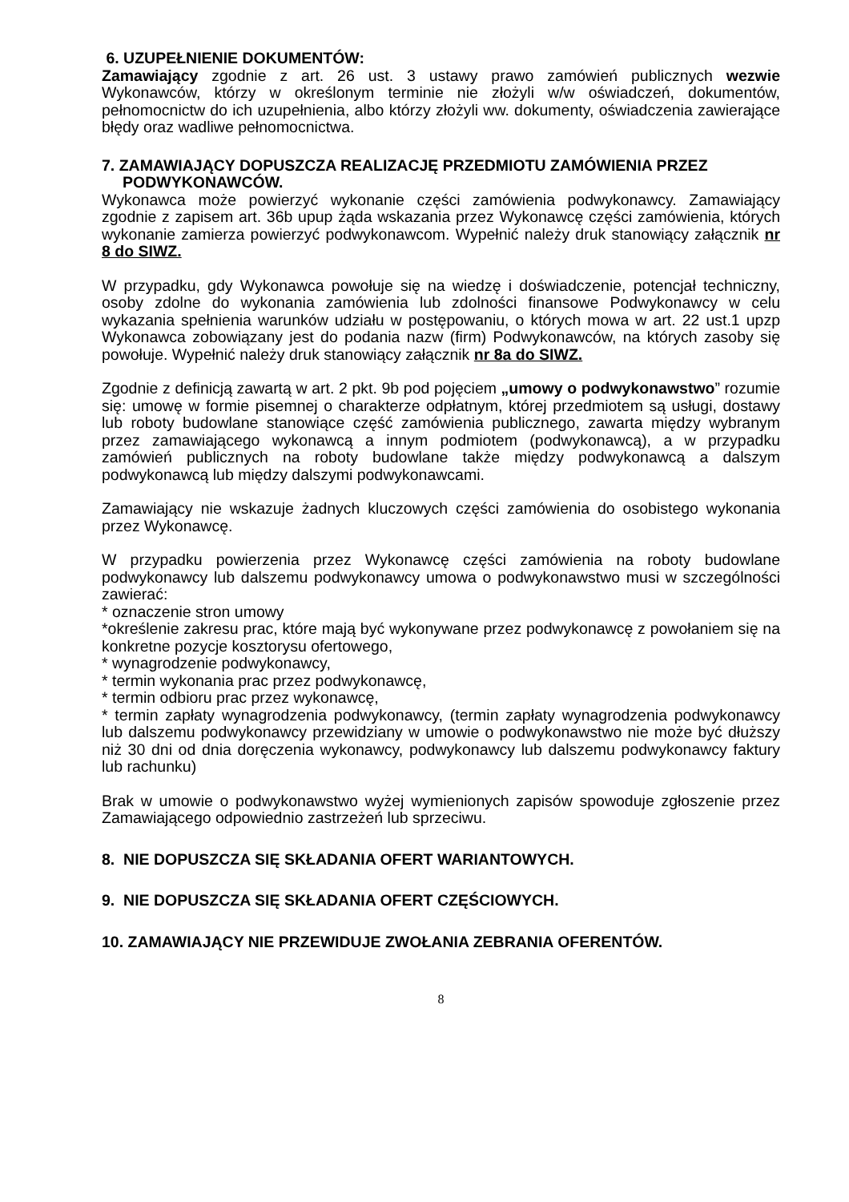6. UZUPEŁNIENIE DOKUMENTÓW:
Zamawiający zgodnie z art. 26 ust. 3 ustawy prawo zamówień publicznych wezwie Wykonawców, którzy w określonym terminie nie złożyli w/w oświadczeń, dokumentów, pełnomocnictw do ich uzupełnienia, albo którzy złożyli ww. dokumenty, oświadczenia zawierające błędy oraz wadliwe pełnomocnictwa.
7. ZAMAWIAJĄCY DOPUSZCZA REALIZACJĘ PRZEDMIOTU ZAMÓWIENIA PRZEZ PODWYKONAWCÓW.
Wykonawca może powierzyć wykonanie części zamówienia podwykonawcy. Zamawiający zgodnie z zapisem art. 36b upup żąda wskazania przez Wykonawcę części zamówienia, których wykonanie zamierza powierzyć podwykonawcom. Wypełnić należy druk stanowiący załącznik nr 8 do SIWZ.
W przypadku, gdy Wykonawca powołuje się na wiedzę i doświadczenie, potencjał techniczny, osoby zdolne do wykonania zamówienia lub zdolności finansowe Podwykonawcy w celu wykazania spełnienia warunków udziału w postępowaniu, o których mowa w art. 22 ust.1 upzp Wykonawca zobowiązany jest do podania nazw (firm) Podwykonawców, na których zasoby się powołuje. Wypełnić należy druk stanowiący załącznik nr 8a do SIWZ.
Zgodnie z definicją zawartą w art. 2 pkt. 9b pod pojęciem „umowy o podwykonawstwo” rozumie się: umowę w formie pisemnej o charakterze odpłatnym, której przedmiotem są usługi, dostawy lub roboty budowlane stanowiące część zamówienia publicznego, zawarta między wybranym przez zamawiającego wykonawcą a innym podmiotem (podwykonawcą), a w przypadku zamówień publicznych na roboty budowlane także między podwykonawcą a dalszym podwykonawcą lub między dalszymi podwykonawcami.
Zamawiający nie wskazuje żadnych kluczowych części zamówienia do osobistego wykonania przez Wykonawcę.
W przypadku powierzenia przez Wykonawcę części zamówienia na roboty budowlane podwykonawcy lub dalszemu podwykonawcy umowa o podwykonawstwo musi w szczególności zawierać:
* oznaczenie stron umowy
*określenie zakresu prac, które mają być wykonywane przez podwykonawcę z powołaniem się na konkretne pozycje kosztorysu ofertowego,
* wynagrodzenie podwykonawcy,
* termin wykonania prac przez podwykonawcę,
* termin odbioru prac przez wykonawcę,
* termin zapłaty wynagrodzenia podwykonawcy, (termin zapłaty wynagrodzenia podwykonawcy lub dalszemu podwykonawcy przewidziany w umowie o podwykonawstwo nie może być dłuższy niż 30 dni od dnia doręczenia wykonawcy, podwykonawcy lub dalszemu podwykonawcy faktury lub rachunku)
Brak w umowie o podwykonawstwo wyżej wymienionych zapisów spowoduje zgłoszenie przez Zamawiającego odpowiednio zastrzeżeń lub sprzeciwu.
8. NIE DOPUSZCZA SIĘ SKŁADANIA OFERT WARIANTOWYCH.
9. NIE DOPUSZCZA SIĘ SKŁADANIA OFERT CZĘŚCIOWYCH.
10. ZAMAWIAJĄCY NIE PRZEWIDUJE ZWOŁANIA ZEBRANIA OFERENTÓW.
8